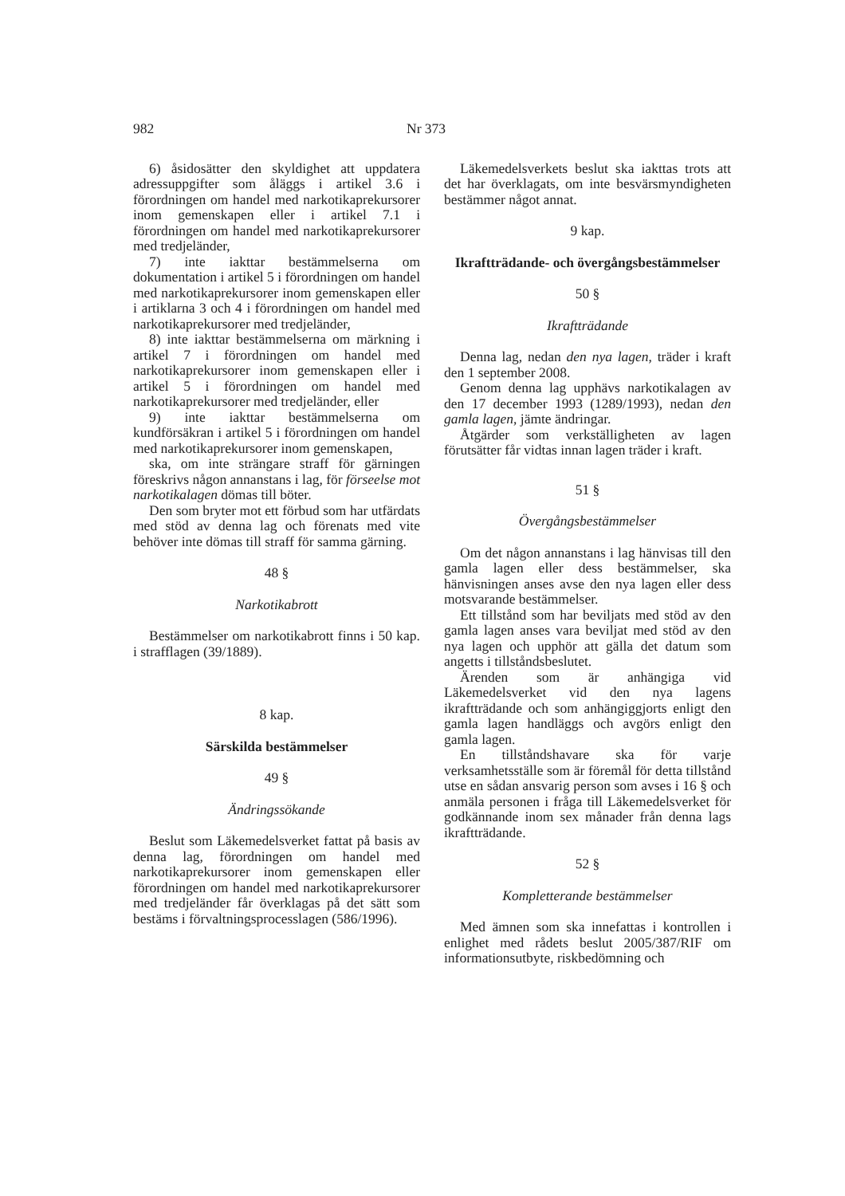982 Nr 373
6) åsidosätter den skyldighet att uppdatera adressuppgifter som åläggs i artikel 3.6 i förordningen om handel med narkotikaprekursorer inom gemenskapen eller i artikel 7.1 i förordningen om handel med narkotikaprekursorer med tredjeländer,
7) inte iakttar bestämmelserna om dokumentation i artikel 5 i förordningen om handel med narkotikaprekursorer inom gemenskapen eller i artiklarna 3 och 4 i förordningen om handel med narkotikaprekursorer med tredjeländer,
8) inte iakttar bestämmelserna om märkning i artikel 7 i förordningen om handel med narkotikaprekursorer inom gemenskapen eller i artikel 5 i förordningen om handel med narkotikaprekursorer med tredjeländer, eller
9) inte iakttar bestämmelserna om kundförsäkran i artikel 5 i förordningen om handel med narkotikaprekursorer inom gemenskapen,
ska, om inte strängare straff för gärningen föreskrivs någon annanstans i lag, för förseelse mot narkotikalagen dömas till böter.
Den som bryter mot ett förbud som har utfärdats med stöd av denna lag och förenats med vite behöver inte dömas till straff för samma gärning.
48 §
Narkotikabrott
Bestämmelser om narkotikabrott finns i 50 kap. i strafflagen (39/1889).
8 kap.
Särskilda bestämmelser
49 §
Ändringssökande
Beslut som Läkemedelsverket fattat på basis av denna lag, förordningen om handel med narkotikaprekursorer inom gemenskapen eller förordningen om handel med narkotikaprekursorer med tredjeländer får överklagas på det sätt som bestäms i förvaltningsprocesslagen (586/1996).
Läkemedelsverkets beslut ska iakttas trots att det har överklagats, om inte besvärsmyndigheten bestämmer något annat.
9 kap.
Ikraftträdande- och övergångsbestämmelser
50 §
Ikraftträdande
Denna lag, nedan den nya lagen, träder i kraft den 1 september 2008.
Genom denna lag upphävs narkotikalagen av den 17 december 1993 (1289/1993), nedan den gamla lagen, jämte ändringar.
Åtgärder som verkställigheten av lagen förutsätter får vidtas innan lagen träder i kraft.
51 §
Övergångsbestämmelser
Om det någon annanstans i lag hänvisas till den gamla lagen eller dess bestämmelser, ska hänvisningen anses avse den nya lagen eller dess motsvarande bestämmelser.
Ett tillstånd som har beviljats med stöd av den gamla lagen anses vara beviljat med stöd av den nya lagen och upphör att gälla det datum som angetts i tillståndsbeslutet.
Ärenden som är anhängiga vid Läkemedelsverket vid den nya lagens ikraftträdande och som anhängiggjorts enligt den gamla lagen handläggs och avgörs enligt den gamla lagen.
En tillståndshavare ska för varje verksamhetsställe som är föremål för detta tillstånd utse en sådan ansvarig person som avses i 16 § och anmäla personen i fråga till Läkemedelsverket för godkännande inom sex månader från denna lags ikraftträdande.
52 §
Kompletterande bestämmelser
Med ämnen som ska innefattas i kontrollen i enlighet med rådets beslut 2005/387/RIF om informationsutbyte, riskbedömning och